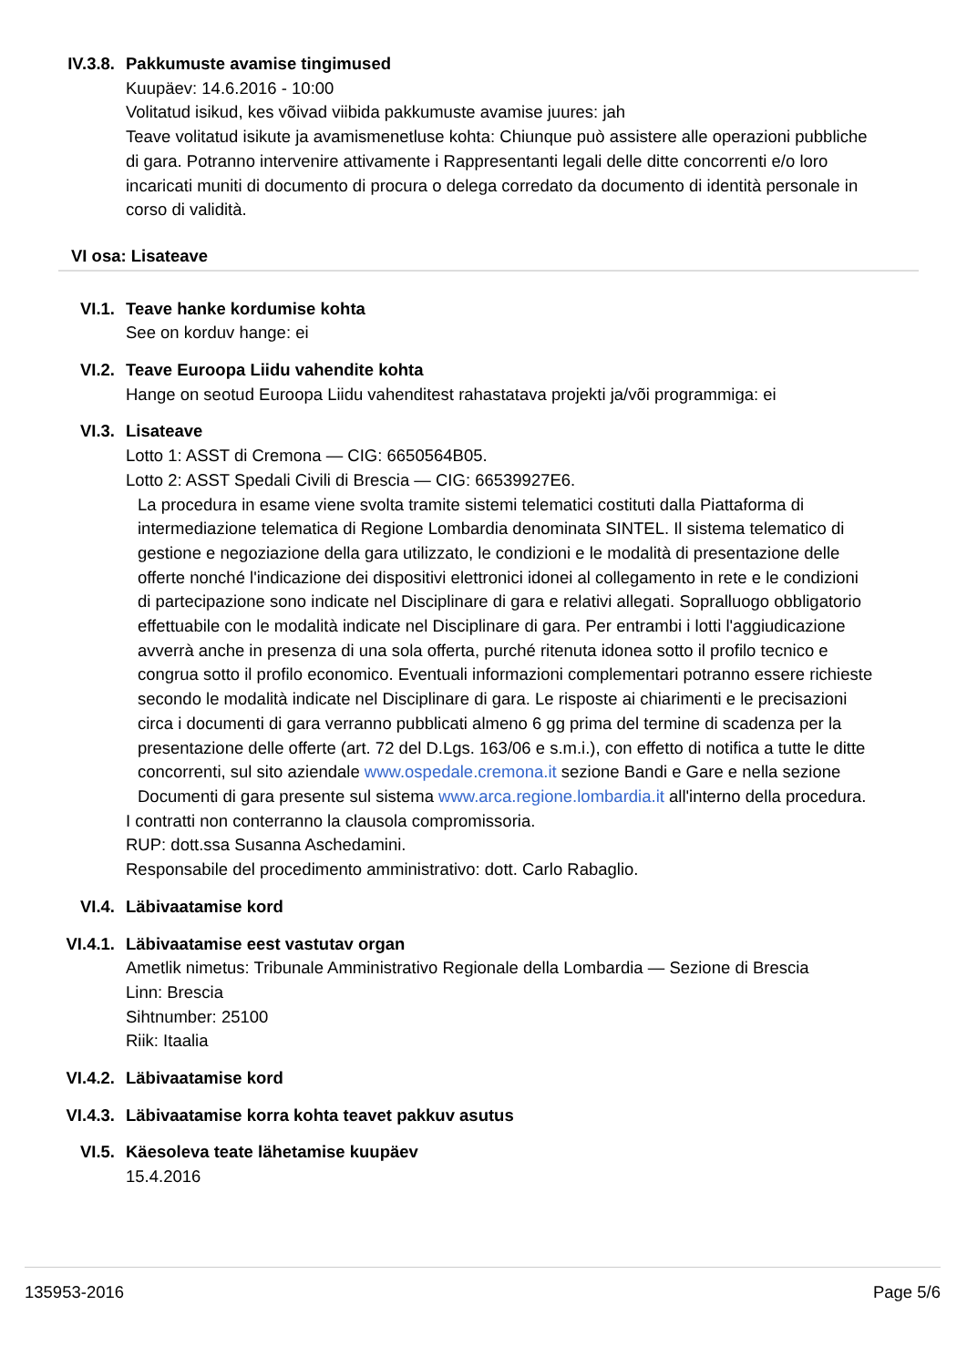IV.3.8. Pakkumuste avamise tingimused
Kuupäev: 14.6.2016 - 10:00
Volitatud isikud, kes võivad viibida pakkumuste avamise juures: jah
Teave volitatud isikute ja avamismenetluse kohta: Chiunque può assistere alle operazioni pubbliche di gara. Potranno intervenire attivamente i Rappresentanti legali delle ditte concorrenti e/o loro incaricati muniti di documento di procura o delega corredato da documento di identità personale in corso di validità.
VI osa: Lisateave
VI.1. Teave hanke kordumise kohta
See on korduv hange: ei
VI.2. Teave Euroopa Liidu vahendite kohta
Hange on seotud Euroopa Liidu vahenditest rahastatava projekti ja/või programmiga: ei
VI.3. Lisateave
Lotto 1: ASST di Cremona — CIG: 6650564B05.
Lotto 2: ASST Spedali Civili di Brescia — CIG: 66539927E6.
La procedura in esame viene svolta tramite sistemi telematici costituti dalla Piattaforma di intermediazione telematica di Regione Lombardia denominata SINTEL. Il sistema telematico di gestione e negoziazione della gara utilizzato, le condizioni e le modalità di presentazione delle offerte nonché l'indicazione dei dispositivi elettronici idonei al collegamento in rete e le condizioni di partecipazione sono indicate nel Disciplinare di gara e relativi allegati. Sopralluogo obbligatorio effettuabile con le modalità indicate nel Disciplinare di gara. Per entrambi i lotti l'aggiudicazione avverrà anche in presenza di una sola offerta, purché ritenuta idonea sotto il profilo tecnico e congrua sotto il profilo economico. Eventuali informazioni complementari potranno essere richieste secondo le modalità indicate nel Disciplinare di gara. Le risposte ai chiarimenti e le precisazioni circa i documenti di gara verranno pubblicati almeno 6 gg prima del termine di scadenza per la presentazione delle offerte (art. 72 del D.Lgs. 163/06 e s.m.i.), con effetto di notifica a tutte le ditte concorrenti, sul sito aziendale www.ospedale.cremona.it sezione Bandi e Gare e nella sezione Documenti di gara presente sul sistema www.arca.regione.lombardia.it all'interno della procedura.
I contratti non conterranno la clausola compromissoria.
RUP: dott.ssa Susanna Aschedamini.
Responsabile del procedimento amministrativo: dott. Carlo Rabaglio.
VI.4. Läbivaatamise kord
VI.4.1. Läbivaatamise eest vastutav organ
Ametlik nimetus: Tribunale Amministrativo Regionale della Lombardia — Sezione di Brescia
Linn: Brescia
Sihtnumber: 25100
Riik: Itaalia
VI.4.2. Läbivaatamise kord
VI.4.3. Läbivaatamise korra kohta teavet pakkuv asutus
VI.5. Käesoleva teate lähetamise kuupäev
15.4.2016
135953-2016 Page 5/6